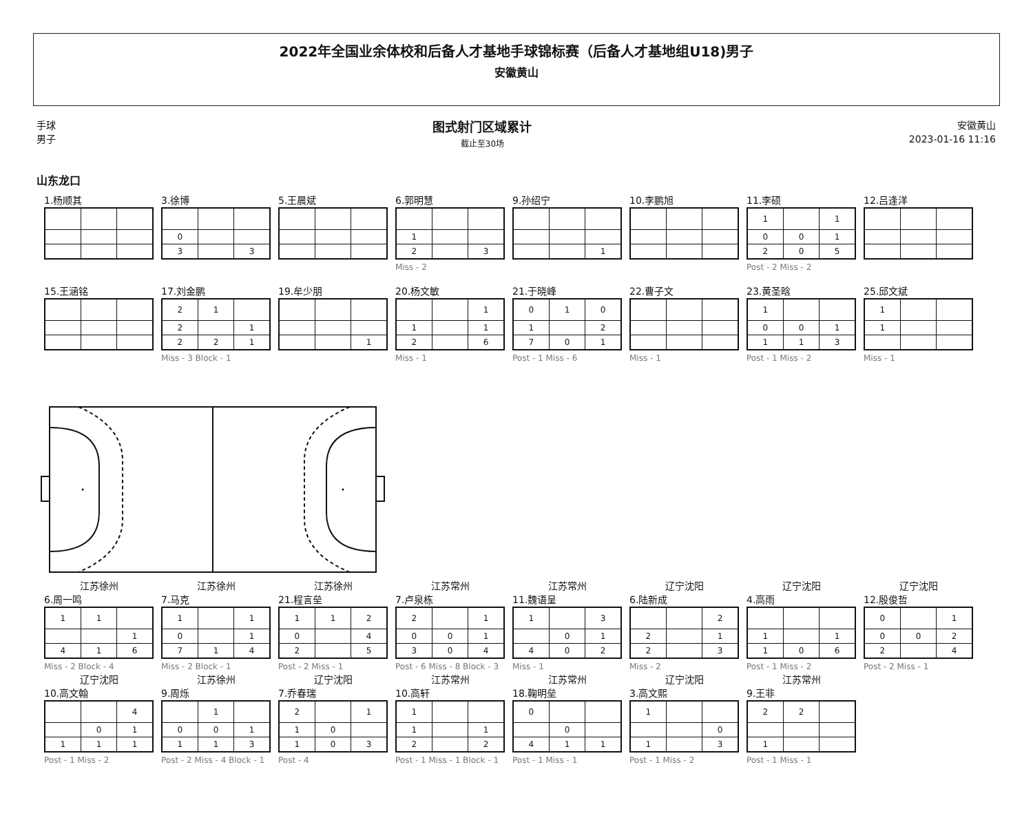2022年全国业余体校和后备人才基地手球锦标赛（后备人才基地组U18)男子
安徽黄山
手球
男子
图式射门区域累计
截止至30场
安徽黄山
2023-01-16 11:16
山东龙口
1.杨顺其 3.徐博
| 0 | | |
| 3 | | 3 |
5.王晨斌 6.郭明慧
| 1 | | |
| 2 | | 3 |
Miss - 2
9.孙绍宁
| | | 1 |
10.李鹏旭 11.李硕
| 1 | | 1 |
| 0 | 0 | 1 |
| 2 | 0 | 5 |
Post - 2 Miss - 2
12.吕逢洋
15.王涵铭 17.刘金鹏
| 2 | 1 | |
| 2 | | 1 |
| 2 | 2 | 1 |
Miss - 3 Block - 1
19.牟少朋
| | | 1 |
20.杨文敏
| | | 1 |
| 1 | | 1 |
| 2 | | 6 |
Miss - 1
21.于晓峰
| 0 | 1 | 0 |
| 1 | | 2 |
| 7 | 0 | 1 |
Post - 1 Miss - 6
22.曹子文
Miss - 1
23.黄圣晗
| 1 | | |
| 0 | 0 | 1 |
| 1 | 1 | 3 |
Post - 1 Miss - 2
25.邱文斌
| 1 | | |
| 1 | | |
Miss - 1
江苏徐州
6.周一鸣
| 1 | 1 | |
| | | 1 |
| 4 | 1 | 6 |
Miss - 2 Block - 4
江苏徐州
7.马克
| 1 | | 1 |
| 0 | | 1 |
| 7 | 1 | 4 |
Miss - 2 Block - 1
江苏徐州
21.程言垒
| 1 | 1 | 2 |
| 0 | | 4 |
| 2 | | 5 |
Post - 2 Miss - 1
江苏常州
7.卢泉栋
| 2 | | 1 |
| 0 | 0 | 1 |
| 3 | 0 | 4 |
Post - 6 Miss - 8 Block - 3
江苏常州
11.魏语呈
| 1 | | 3 |
| | 0 | 1 |
| 4 | 0 | 2 |
Miss - 1
辽宁沈阳
6.陆新成
| | | 2 |
| 2 | | 1 |
| 2 | | 3 |
Miss - 2
辽宁沈阳
4.高雨
| 1 | | 1 |
| 1 | 0 | 6 |
Post - 1 Miss - 2
辽宁沈阳
12.殷俊哲
| 0 | | 1 |
| 0 | 0 | 2 |
| 2 | | 4 |
Post - 2 Miss - 1
辽宁沈阳
10.高文翰
| | | 4 |
| | 0 | 1 |
| 1 | 1 | 1 |
Post - 1 Miss - 2
江苏徐州
9.周烁
| | 1 | |
| 0 | 0 | 1 |
| 1 | 1 | 3 |
Post - 2 Miss - 4 Block - 1
辽宁沈阳
7.乔春瑞
| 2 | | 1 |
| 1 | 0 | |
| 1 | 0 | 3 |
Post - 4
江苏常州
10.高轩
| 1 | | |
| 1 | | 1 |
| 2 | | 2 |
Post - 1 Miss - 1 Block - 1
江苏常州
18.鞠明垒
| 0 | | |
| | 0 | |
| 4 | 1 | 1 |
Post - 1 Miss - 1
辽宁沈阳
3.高文熙
| 1 | | |
| | | 0 |
| 1 | | 3 |
Post - 1 Miss - 2
江苏常州
9.王非
| 2 | 2 | |
| 1 | | |
Post - 1 Miss - 1